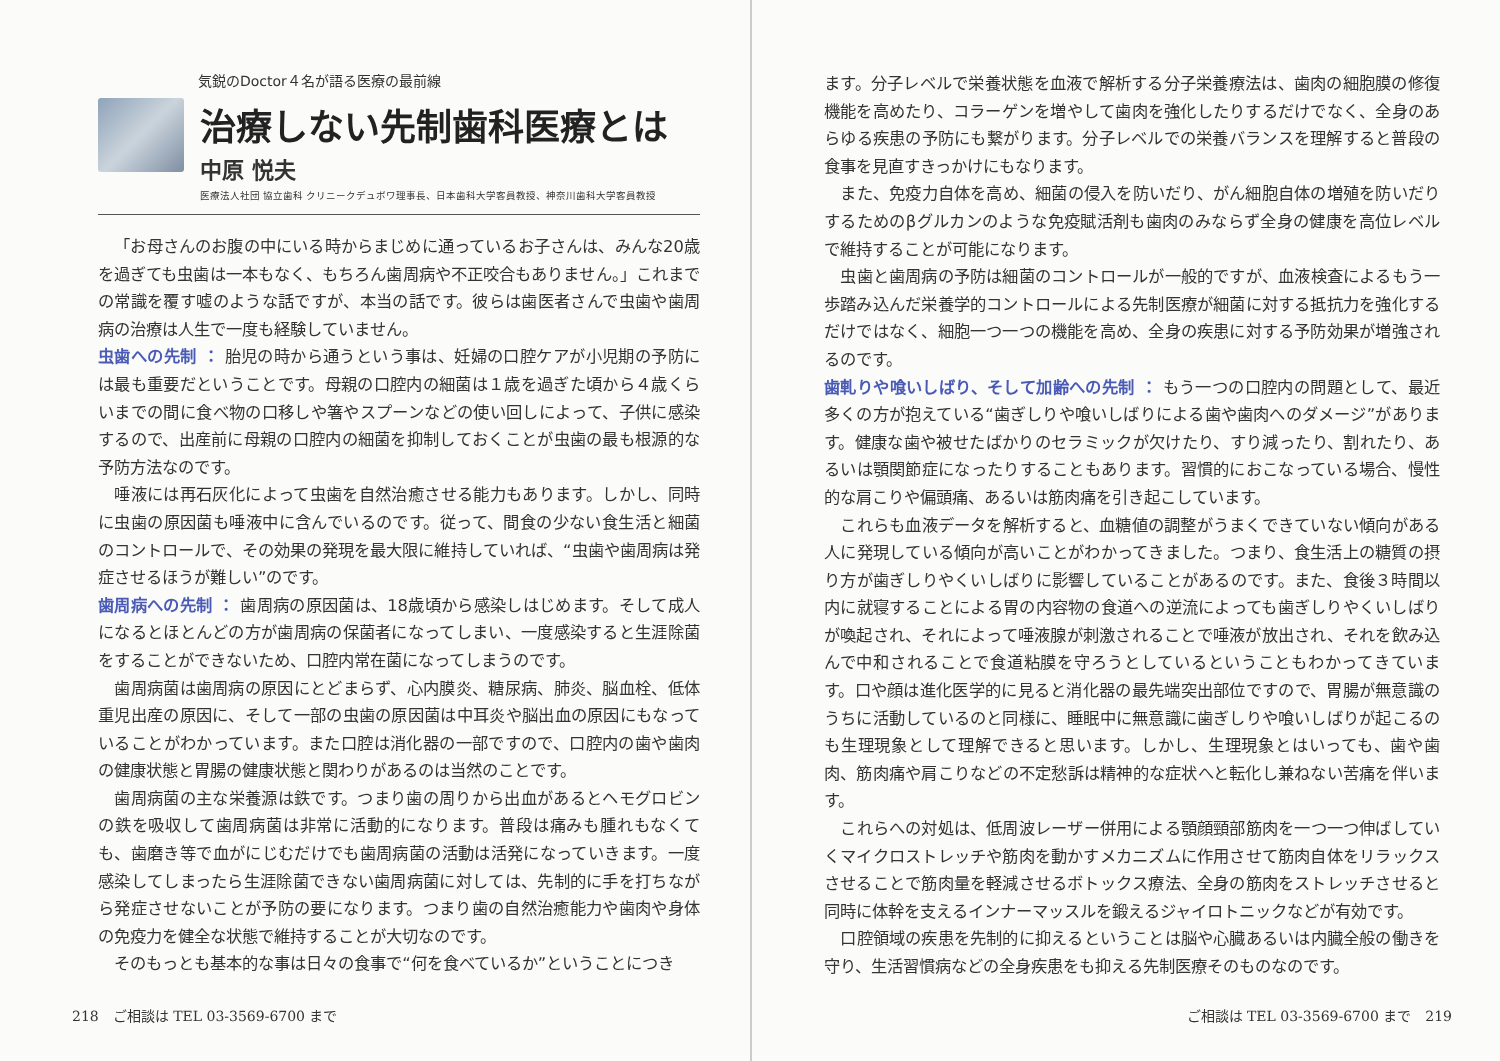気鋭のDoctor４名が語る医療の最前線
治療しない先制歯科医療とは
中原 悦夫
医療法人社団 協立歯科 クリニークデュボワ理事長、日本歯科大学客員教授、神奈川歯科大学客員教授
「お母さんのお腹の中にいる時からまじめに通っているお子さんは、みんな20歳を過ぎても虫歯は一本もなく、もちろん歯周病や不正咬合もありません。」これまでの常識を覆す嘘のような話ですが、本当の話です。彼らは歯医者さんで虫歯や歯周病の治療は人生で一度も経験していません。
虫歯への先制 ： 胎児の時から通うという事は、妊婦の口腔ケアが小児期の予防には最も重要だということです。母親の口腔内の細菌は１歳を過ぎた頃から４歳くらいまでの間に食べ物の口移しや箸やスプーンなどの使い回しによって、子供に感染するので、出産前に母親の口腔内の細菌を抑制しておくことが虫歯の最も根源的な予防方法なのです。
唾液には再石灰化によって虫歯を自然治癒させる能力もあります。しかし、同時に虫歯の原因菌も唾液中に含んでいるのです。従って、間食の少ない食生活と細菌のコントロールで、その効果の発現を最大限に維持していれば、“虫歯や歯周病は発症させるほうが難しい”のです。
歯周病への先制 ： 歯周病の原因菌は、18歳頃から感染しはじめます。そして成人になるとほとんどの方が歯周病の保菌者になってしまい、一度感染すると生涯除菌をすることができないため、口腔内常在菌になってしまうのです。
歯周病菌は歯周病の原因にとどまらず、心内膜炎、糖尿病、肺炎、脳血栓、低体重児出産の原因に、そして一部の虫歯の原因菌は中耳炎や脳出血の原因にもなっていることがわかっています。また口腔は消化器の一部ですので、口腔内の歯や歯肉の健康状態と胃腸の健康状態と関わりがあるのは当然のことです。
歯周病菌の主な栄養源は鉄です。つまり歯の周りから出血があるとヘモグロビンの鉄を吸収して歯周病菌は非常に活動的になります。普段は痛みも腫れもなくても、歯磨き等で血がにじむだけでも歯周病菌の活動は活発になっていきます。一度感染してしまったら生涯除菌できない歯周病菌に対しては、先制的に手を打ちながら発症させないことが予防の要になります。つまり歯の自然治癒能力や歯肉や身体の免疫力を健全な状態で維持することが大切なのです。
そのもっとも基本的な事は日々の食事で“何を食べているか”ということにつき
218　ご相談は TEL 03-3569-6700 まで
ます。分子レベルで栄養状態を血液で解析する分子栄養療法は、歯肉の細胞膜の修復機能を高めたり、コラーゲンを増やして歯肉を強化したりするだけでなく、全身のあらゆる疾患の予防にも繋がります。分子レベルでの栄養バランスを理解すると普段の食事を見直すきっかけにもなります。
また、免疫力自体を高め、細菌の侵入を防いだり、がん細胞自体の増殖を防いだりするためのβグルカンのような免疫賦活剤も歯肉のみならず全身の健康を高位レベルで維持することが可能になります。
虫歯と歯周病の予防は細菌のコントロールが一般的ですが、血液検査によるもう一歩踏み込んだ栄養学的コントロールによる先制医療が細菌に対する抵抗力を強化するだけではなく、細胞一つ一つの機能を高め、全身の疾患に対する予防効果が増強されるのです。
歯軋りや喰いしばり、そして加齢への先制 ： もう一つの口腔内の問題として、最近多くの方が抱えている“歯ぎしりや喰いしばりによる歯や歯肉へのダメージ”があります。健康な歯や被せたばかりのセラミックが欠けたり、すり減ったり、割れたり、あるいは顎関節症になったりすることもあります。習慣的におこなっている場合、慢性的な肩こりや偏頭痛、あるいは筋肉痛を引き起こしています。
これらも血液データを解析すると、血糖値の調整がうまくできていない傾向がある人に発現している傾向が高いことがわかってきました。つまり、食生活上の糖質の摂り方が歯ぎしりやくいしばりに影響していることがあるのです。また、食後３時間以内に就寝することによる胃の内容物の食道への逆流によっても歯ぎしりやくいしばりが喚起され、それによって唾液腺が刺激されることで唾液が放出され、それを飲み込んで中和されることで食道粘膜を守ろうとしているということもわかってきています。口や顔は進化医学的に見ると消化器の最先端突出部位ですので、胃腸が無意識のうちに活動しているのと同様に、睡眠中に無意識に歯ぎしりや喰いしばりが起こるのも生理現象として理解できると思います。しかし、生理現象とはいっても、歯や歯肉、筋肉痛や肩こりなどの不定愁訴は精神的な症状へと転化し兼ねない苦痛を伴います。
これらへの対処は、低周波レーザー併用による顎顔頸部筋肉を一つ一つ伸ばしていくマイクロストレッチや筋肉を動かすメカニズムに作用させて筋肉自体をリラックスさせることで筋肉量を軽減させるボトックス療法、全身の筋肉をストレッチさせると同時に体幹を支えるインナーマッスルを鍛えるジャイロトニックなどが有効です。
口腔領域の疾患を先制的に抑えるということは脳や心臓あるいは内臓全般の働きを守り、生活習慣病などの全身疾患をも抑える先制医療そのものなのです。
ご相談は TEL 03-3569-6700 まで　219